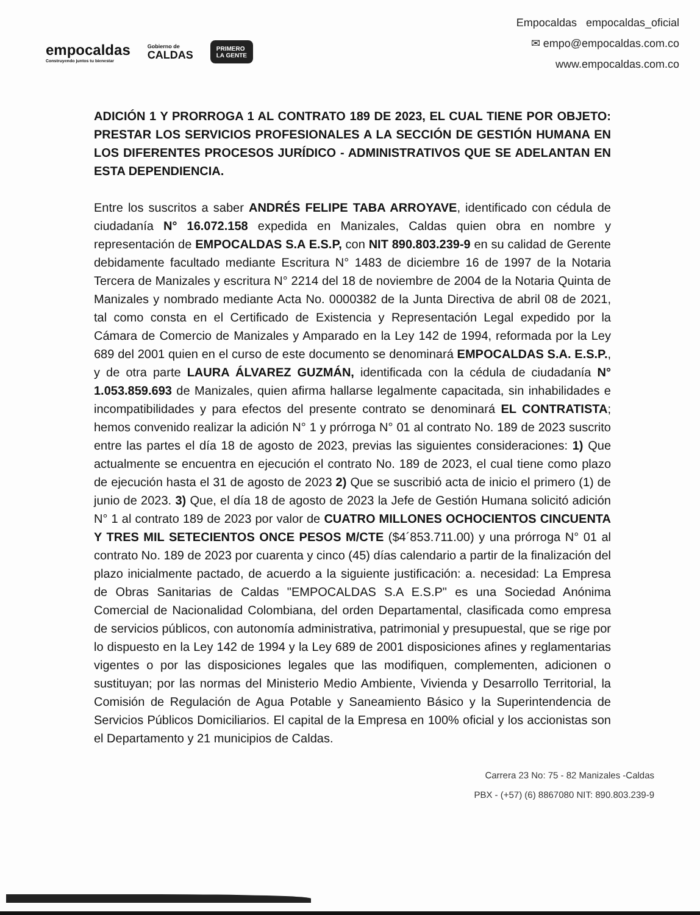empocaldas
Construyendo juntos tu bienestar
Gobierno de
CALDAS
PRIMERO
LA GENTE
Empocaldas empocaldas_oficial
✉ empo@empocaldas.com.co
www.empocaldas.com.co
ADICIÓN 1 Y PRORROGA 1 AL CONTRATO 189 DE 2023, EL CUAL TIENE POR OBJETO: PRESTAR LOS SERVICIOS PROFESIONALES A LA SECCIÓN DE GESTIÓN HUMANA EN LOS DIFERENTES PROCESOS JURÍDICO - ADMINISTRATIVOS QUE SE ADELANTAN EN ESTA DEPENDIENCIA.
Entre los suscritos a saber ANDRÉS FELIPE TABA ARROYAVE, identificado con cédula de ciudadanía N° 16.072.158 expedida en Manizales, Caldas quien obra en nombre y representación de EMPOCALDAS S.A E.S.P, con NIT 890.803.239-9 en su calidad de Gerente debidamente facultado mediante Escritura N° 1483 de diciembre 16 de 1997 de la Notaria Tercera de Manizales y escritura N° 2214 del 18 de noviembre de 2004 de la Notaria Quinta de Manizales y nombrado mediante Acta No. 0000382 de la Junta Directiva de abril 08 de 2021, tal como consta en el Certificado de Existencia y Representación Legal expedido por la Cámara de Comercio de Manizales y Amparado en la Ley 142 de 1994, reformada por la Ley 689 del 2001 quien en el curso de este documento se denominará EMPOCALDAS S.A. E.S.P., y de otra parte LAURA ÁLVAREZ GUZMÁN, identificada con la cédula de ciudadanía N° 1.053.859.693 de Manizales, quien afirma hallarse legalmente capacitada, sin inhabilidades e incompatibilidades y para efectos del presente contrato se denominará EL CONTRATISTA; hemos convenido realizar la adición N° 1 y prórroga N° 01 al contrato No. 189 de 2023 suscrito entre las partes el día 18 de agosto de 2023, previas las siguientes consideraciones: 1) Que actualmente se encuentra en ejecución el contrato No. 189 de 2023, el cual tiene como plazo de ejecución hasta el 31 de agosto de 2023 2) Que se suscribió acta de inicio el primero (1) de junio de 2023. 3) Que, el día 18 de agosto de 2023 la Jefe de Gestión Humana solicitó adición N° 1 al contrato 189 de 2023 por valor de CUATRO MILLONES OCHOCIENTOS CINCUENTA Y TRES MIL SETECIENTOS ONCE PESOS M/CTE ($4´853.711.00) y una prórroga N° 01 al contrato No. 189 de 2023 por cuarenta y cinco (45) días calendario a partir de la finalización del plazo inicialmente pactado, de acuerdo a la siguiente justificación: a. necesidad: La Empresa de Obras Sanitarias de Caldas "EMPOCALDAS S.A E.S.P" es una Sociedad Anónima Comercial de Nacionalidad Colombiana, del orden Departamental, clasificada como empresa de servicios públicos, con autonomía administrativa, patrimonial y presupuestal, que se rige por lo dispuesto en la Ley 142 de 1994 y la Ley 689 de 2001 disposiciones afines y reglamentarias vigentes o por las disposiciones legales que las modifiquen, complementen, adicionen o sustituyan; por las normas del Ministerio Medio Ambiente, Vivienda y Desarrollo Territorial, la Comisión de Regulación de Agua Potable y Saneamiento Básico y la Superintendencia de Servicios Públicos Domiciliarios. El capital de la Empresa en 100% oficial y los accionistas son el Departamento y 21 municipios de Caldas.
Carrera 23 No: 75 - 82 Manizales -Caldas
PBX - (+57) (6) 8867080 NIT: 890.803.239-9